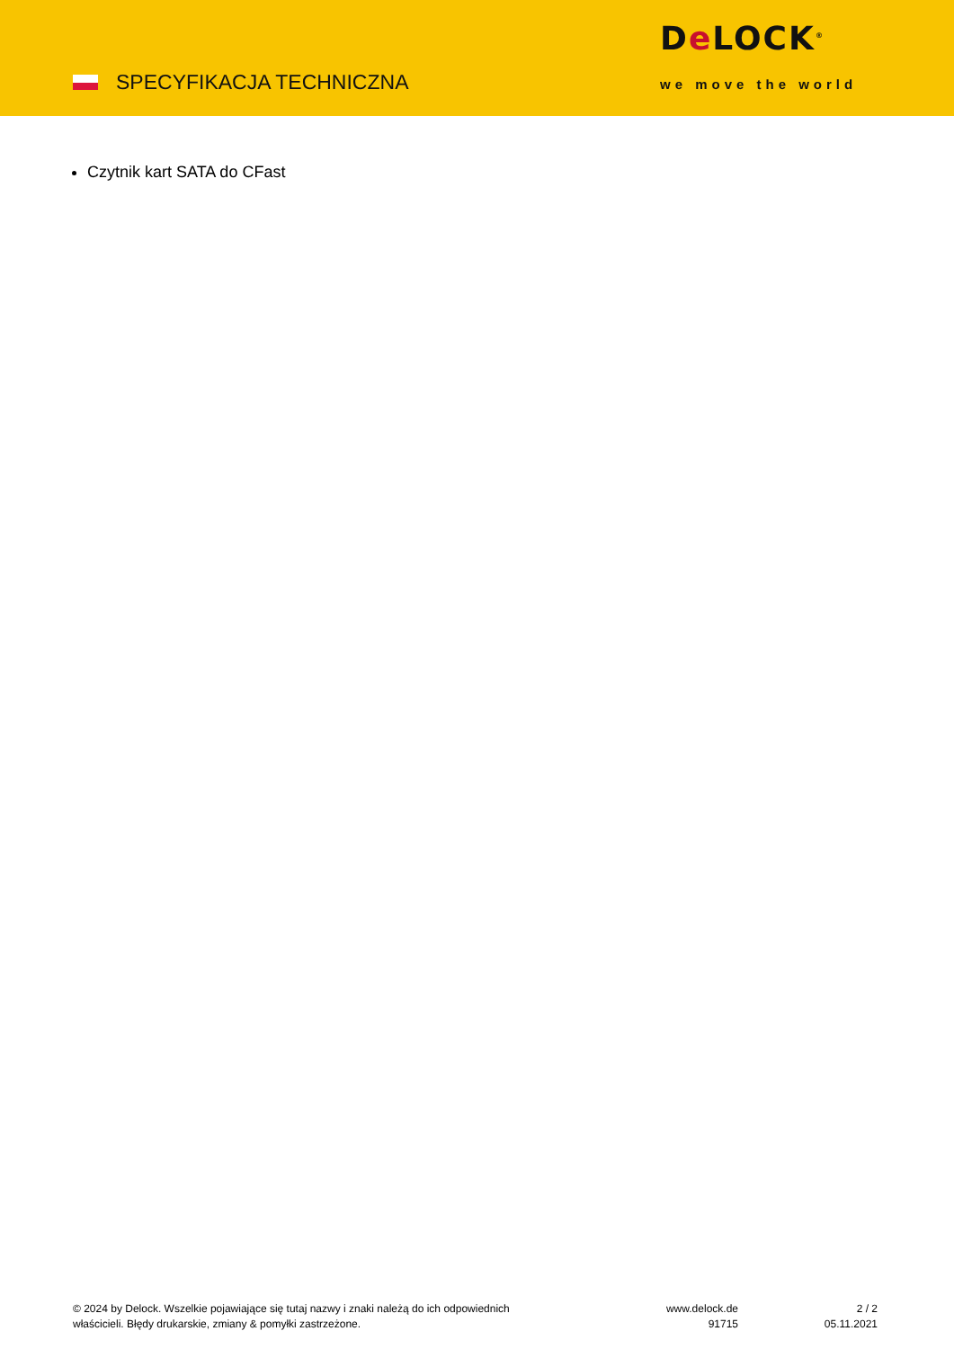SPECYFIKACJA TECHNICZNA
De LOCK<sup>®</sup>
we move the world
Czytnik kart SATA do CFast
© 2024 by Delock. Wszelkie pojawiające się tutaj nazwy i znaki należą do ich odpowiednich właścicieli. Błędy drukarskie, zmiany & pomyłki zastrzeżone.
www.delock.de
91715
2 / 2
05.11.2021